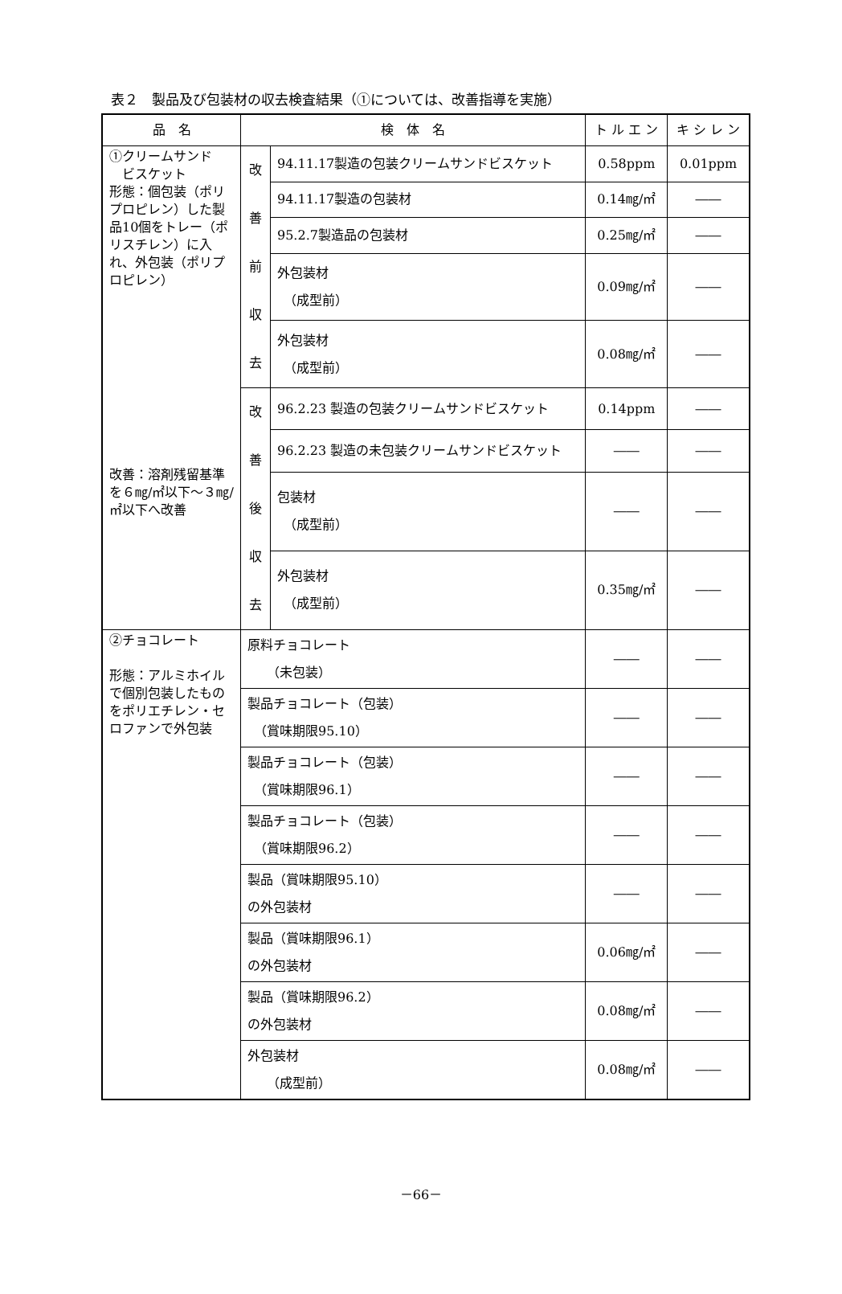表２　製品及び包装材の収去検査結果（①については、改善指導を実施）
| 品 名 | 検 体 名 | | ト ル エ ン | キ シ レ ン |
| --- | --- | --- | --- | --- |
| ①クリームサンド ビスケット 形態：個包装（ポリプロピレン）した製品10個をトレー（ポリスチレン）に入れ、外包装（ポリプロピレン） 改善：溶剤残留基準を６㎎/㎡以下～３㎎/㎡以下へ改善 | 改 善 前 収 去 | 94.11.17製造の包装クリームサンドビスケット | 0.58ppm | 0.01ppm |
| | | 94.11.17製造の包装材 | 0.14㎎/㎡ | ―― |
| | | 95.2.7製造品の包装材 | 0.25㎎/㎡ | ―― |
| | | 外包装材 （成型前） | 0.09㎎/㎡ | ―― |
| | | 外包装材 （成型前） | 0.08㎎/㎡ | ―― |
| | 改 善 後 収 去 | 96.2.23 製造の包装クリームサンドビスケット | 0.14ppm | ―― |
| | | 96.2.23 製造の未包装クリームサンドビスケット | ―― | ―― |
| | | 包装材 （成型前） | ―― | ―― |
| | | 外包装材 （成型前） | 0.35㎎/㎡ | ―― |
| ②チョコレート 形態：アルミホイルで個別包装したものをポリエチレン・セロファンで外包装 | 原料チョコレート （未包装） | | ―― | ―― |
| | 製品チョコレート（包装） （賞味期限95.10） | | ―― | ―― |
| | 製品チョコレート（包装） （賞味期限96.1） | | ―― | ―― |
| | 製品チョコレート（包装） （賞味期限96.2） | | ―― | ―― |
| | 製品（賞味期限95.10） の外包装材 | | ―― | ―― |
| | 製品（賞味期限96.1） の外包装材 | | 0.06㎎/㎡ | ―― |
| | 製品（賞味期限96.2） の外包装材 | | 0.08㎎/㎡ | ―― |
| | 外包装材 （成型前） | | 0.08㎎/㎡ | ―― |
－66－